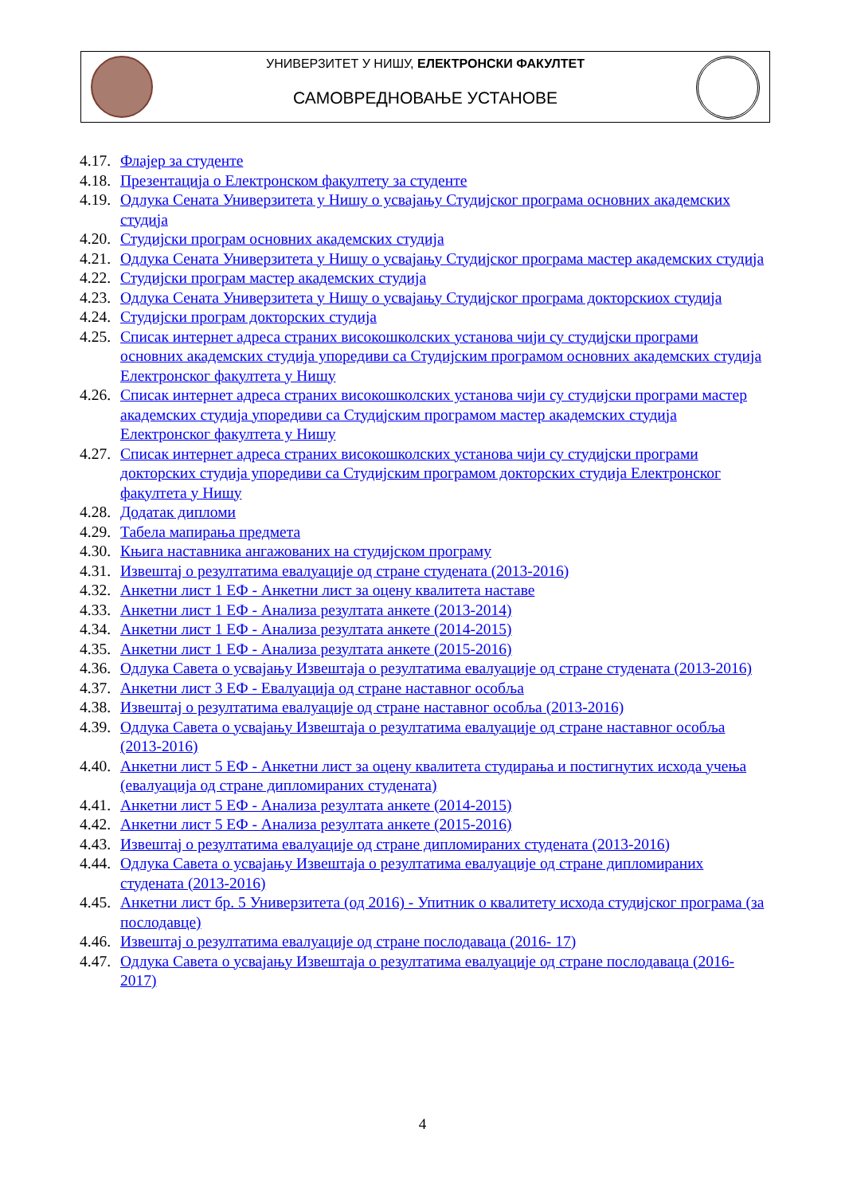УНИВЕРЗИТЕТ У НИШУ, ЕЛЕКТРОНСКИ ФАКУЛТЕТ
САМОВРЕДНОВАЊЕ УСТАНОВЕ
4.17. Флајер за студенте
4.18. Презентација о Електронском факултету за студенте
4.19. Одлука Сената Универзитета у Нишу о усвајању Студијског програма основних академских студија
4.20. Студијски програм основних академских студија
4.21. Одлука Сената Универзитета у Нишу о усвајању Студијског програма мастер академских студија
4.22. Студијски програм мастер академских студија
4.23. Одлука Сената Универзитета у Нишу о усвајању Студијског програма докторскиох студија
4.24. Студијски програм докторских студија
4.25. Списак интернет адреса страних високошколских установа чији су студијски програми основних академских студија упоредиви са Студијским програмом основних академских студија Електронског факултета у Нишу
4.26. Списак интернет адреса страних високошколских установа чији су студијски програми мастер академских студија упоредиви са Студијским програмом мастер академских студија Електронског факултета у Нишу
4.27. Списак интернет адреса страних високошколских установа чији су студијски програми докторских студија упоредиви са Студијским програмом докторских студија Електронског факултета у Нишу
4.28. Додатак дипломи
4.29. Табела мапирања предмета
4.30. Књига наставника ангажованих на студијском програму
4.31. Извештај о резултатима евалуације од стране студената (2013-2016)
4.32. Анкетни лист 1 ЕФ - Анкетни лист за оцену квалитета наставе
4.33. Анкетни лист 1 ЕФ - Анализа резултата анкете (2013-2014)
4.34. Анкетни лист 1 ЕФ - Анализа резултата анкете (2014-2015)
4.35. Анкетни лист 1 ЕФ - Анализа резултата анкете (2015-2016)
4.36. Одлука Савета о усвајању Извештаја о резултатима евалуације од стране студената (2013-2016)
4.37. Анкетни лист 3 ЕФ - Евалуација од стране наставног особља
4.38. Извештај о резултатима евалуације од стране наставног особља (2013-2016)
4.39. Одлука Савета о усвајању Извештаја о резултатима евалуације од стране наставног особља (2013-2016)
4.40. Анкетни лист 5 ЕФ - Анкетни лист за оцену квалитета студирања и постигнутих исхода учења (евалуација од стране дипломираних студената)
4.41. Анкетни лист 5 ЕФ - Анализа резултата анкете (2014-2015)
4.42. Анкетни лист 5 ЕФ - Анализа резултата анкете (2015-2016)
4.43. Извештај о резултатима евалуације од стране дипломираних студената (2013-2016)
4.44. Одлука Савета о усвајању Извештаја о резултатима евалуације од стране дипломираних студената (2013-2016)
4.45. Анкетни лист бр. 5 Универзитета (од 2016) - Упитник о квалитету исхода студијског програма (за послодавце)
4.46. Извештај о резултатима евалуације од стране послодаваца (2016- 17)
4.47. Одлука Савета о усвајању Извештаја о резултатима евалуације од стране послодаваца (2016-2017)
4